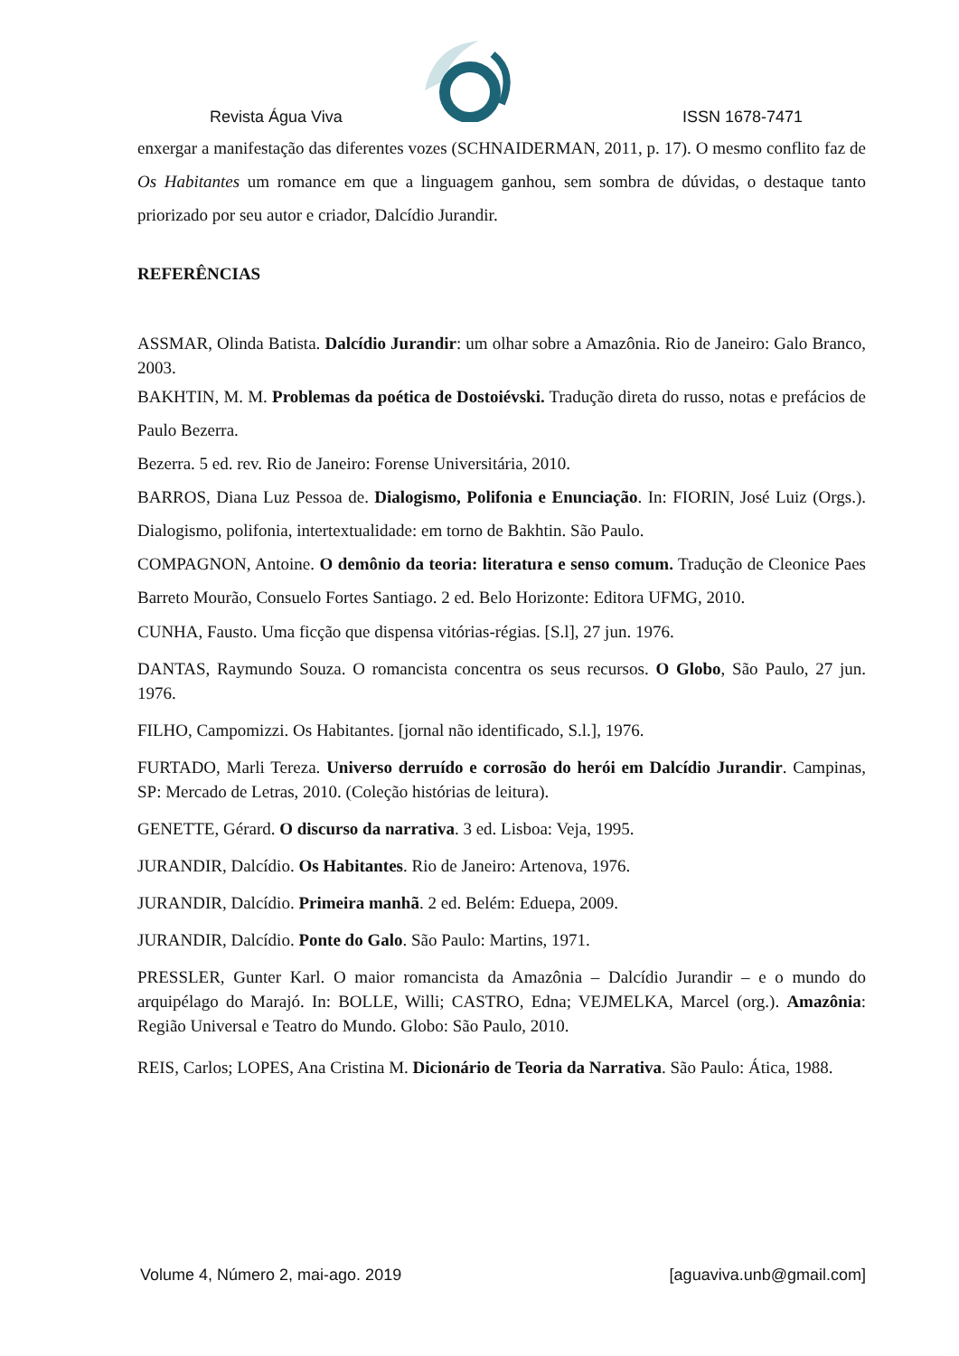Revista Água Viva ISSN 1678-7471
enxergar a manifestação das diferentes vozes (SCHNAIDERMAN, 2011, p. 17). O mesmo conflito faz de Os Habitantes um romance em que a linguagem ganhou, sem sombra de dúvidas, o destaque tanto priorizado por seu autor e criador, Dalcídio Jurandir.
REFERÊNCIAS
ASSMAR, Olinda Batista. Dalcídio Jurandir: um olhar sobre a Amazônia. Rio de Janeiro: Galo Branco, 2003.
BAKHTIN, M. M. Problemas da poética de Dostoiévski. Tradução direta do russo, notas e prefácios de Paulo Bezerra.
Bezerra. 5 ed. rev. Rio de Janeiro: Forense Universitária, 2010.
BARROS, Diana Luz Pessoa de. Dialogismo, Polifonia e Enunciação. In: FIORIN, José Luiz (Orgs.). Dialogismo, polifonia, intertextualidade: em torno de Bakhtin. São Paulo.
COMPAGNON, Antoine. O demônio da teoria: literatura e senso comum. Tradução de Cleonice Paes Barreto Mourão, Consuelo Fortes Santiago. 2 ed. Belo Horizonte: Editora UFMG, 2010.
CUNHA, Fausto. Uma ficção que dispensa vitórias-régias. [S.l], 27 jun. 1976.
DANTAS, Raymundo Souza. O romancista concentra os seus recursos. O Globo, São Paulo, 27 jun. 1976.
FILHO, Campomizzi. Os Habitantes. [jornal não identificado, S.l.], 1976.
FURTADO, Marli Tereza. Universo derruído e corrosão do herói em Dalcídio Jurandir. Campinas, SP: Mercado de Letras, 2010. (Coleção histórias de leitura).
GENETTE, Gérard. O discurso da narrativa. 3 ed. Lisboa: Veja, 1995.
JURANDIR, Dalcídio. Os Habitantes. Rio de Janeiro: Artenova, 1976.
JURANDIR, Dalcídio. Primeira manhã. 2 ed. Belém: Eduepa, 2009.
JURANDIR, Dalcídio. Ponte do Galo. São Paulo: Martins, 1971.
PRESSLER, Gunter Karl. O maior romancista da Amazônia – Dalcídio Jurandir – e o mundo do arquipélago do Marajó. In: BOLLE, Willi; CASTRO, Edna; VEJMELKA, Marcel (org.). Amazônia: Região Universal e Teatro do Mundo. Globo: São Paulo, 2010.
REIS, Carlos; LOPES, Ana Cristina M. Dicionário de Teoria da Narrativa. São Paulo: Ática, 1988.
Volume 4, Número 2, mai-ago. 2019 [aguaviva.unb@gmail.com]